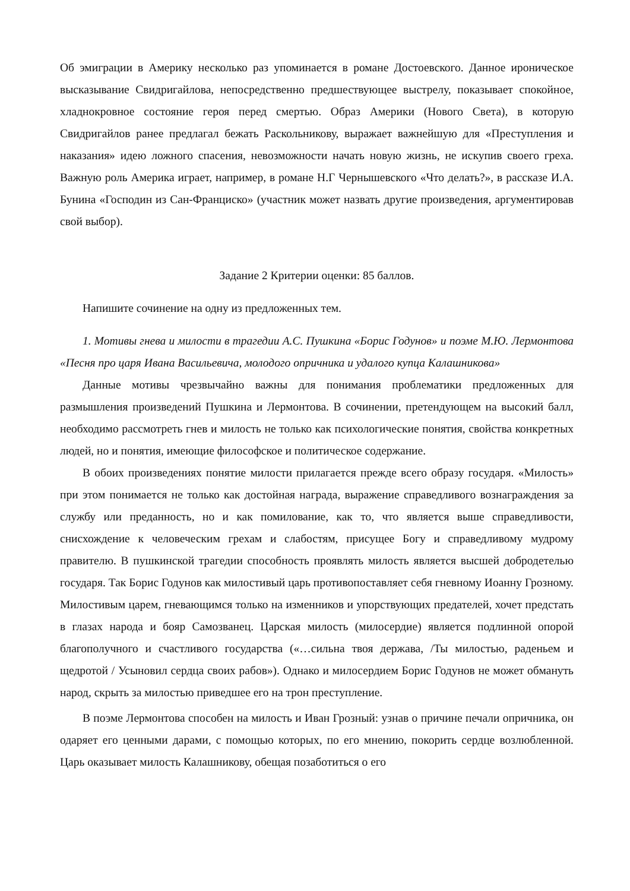Об эмиграции в Америку несколько раз упоминается в романе Достоевского. Данное ироническое высказывание Свидригайлова, непосредственно предшествующее выстрелу, показывает спокойное, хладнокровное состояние героя перед смертью. Образ Америки (Нового Света), в которую Свидригайлов ранее предлагал бежать Раскольникову, выражает важнейшую для «Преступления и наказания» идею ложного спасения, невозможности начать новую жизнь, не искупив своего греха. Важную роль Америка играет, например, в романе Н.Г Чернышевского «Что делать?», в рассказе И.А. Бунина «Господин из Сан-Франциско» (участник может назвать другие произведения, аргументировав свой выбор).
Задание 2 Критерии оценки: 85 баллов.
Напишите сочинение на одну из предложенных тем.
1. Мотивы гнева и милости в трагедии А.С. Пушкина «Борис Годунов» и поэме М.Ю. Лермонтова «Песня про царя Ивана Васильевича, молодого опричника и удалого купца Калашникова»
Данные мотивы чрезвычайно важны для понимания проблематики предложенных для размышления произведений Пушкина и Лермонтова. В сочинении, претендующем на высокий балл, необходимо рассмотреть гнев и милость не только как психологические понятия, свойства конкретных людей, но и понятия, имеющие философское и политическое содержание.
В обоих произведениях понятие милости прилагается прежде всего образу государя. «Милость» при этом понимается не только как достойная награда, выражение справедливого вознаграждения за службу или преданность, но и как помилование, как то, что является выше справедливости, снисхождение к человеческим грехам и слабостям, присущее Богу и справедливому мудрому правителю. В пушкинской трагедии способность проявлять милость является высшей добродетелью государя. Так Борис Годунов как милостивый царь противопоставляет себя гневному Иоанну Грозному. Милостивым царем, гневающимся только на изменников и упорствующих предателей, хочет предстать в глазах народа и бояр Самозванец. Царская милость (милосердие) является подлинной опорой благополучного и счастливого государства («…сильна твоя держава, /Ты милостью, раденьем и щедротой / Усыновил сердца своих рабов»). Однако и милосердием Борис Годунов не может обмануть народ, скрыть за милостью приведшее его на трон преступление.
В поэме Лермонтова способен на милость и Иван Грозный: узнав о причине печали опричника, он одаряет его ценными дарами, с помощью которых, по его мнению, покорить сердце возлюбленной. Царь оказывает милость Калашникову, обещая позаботиться о его